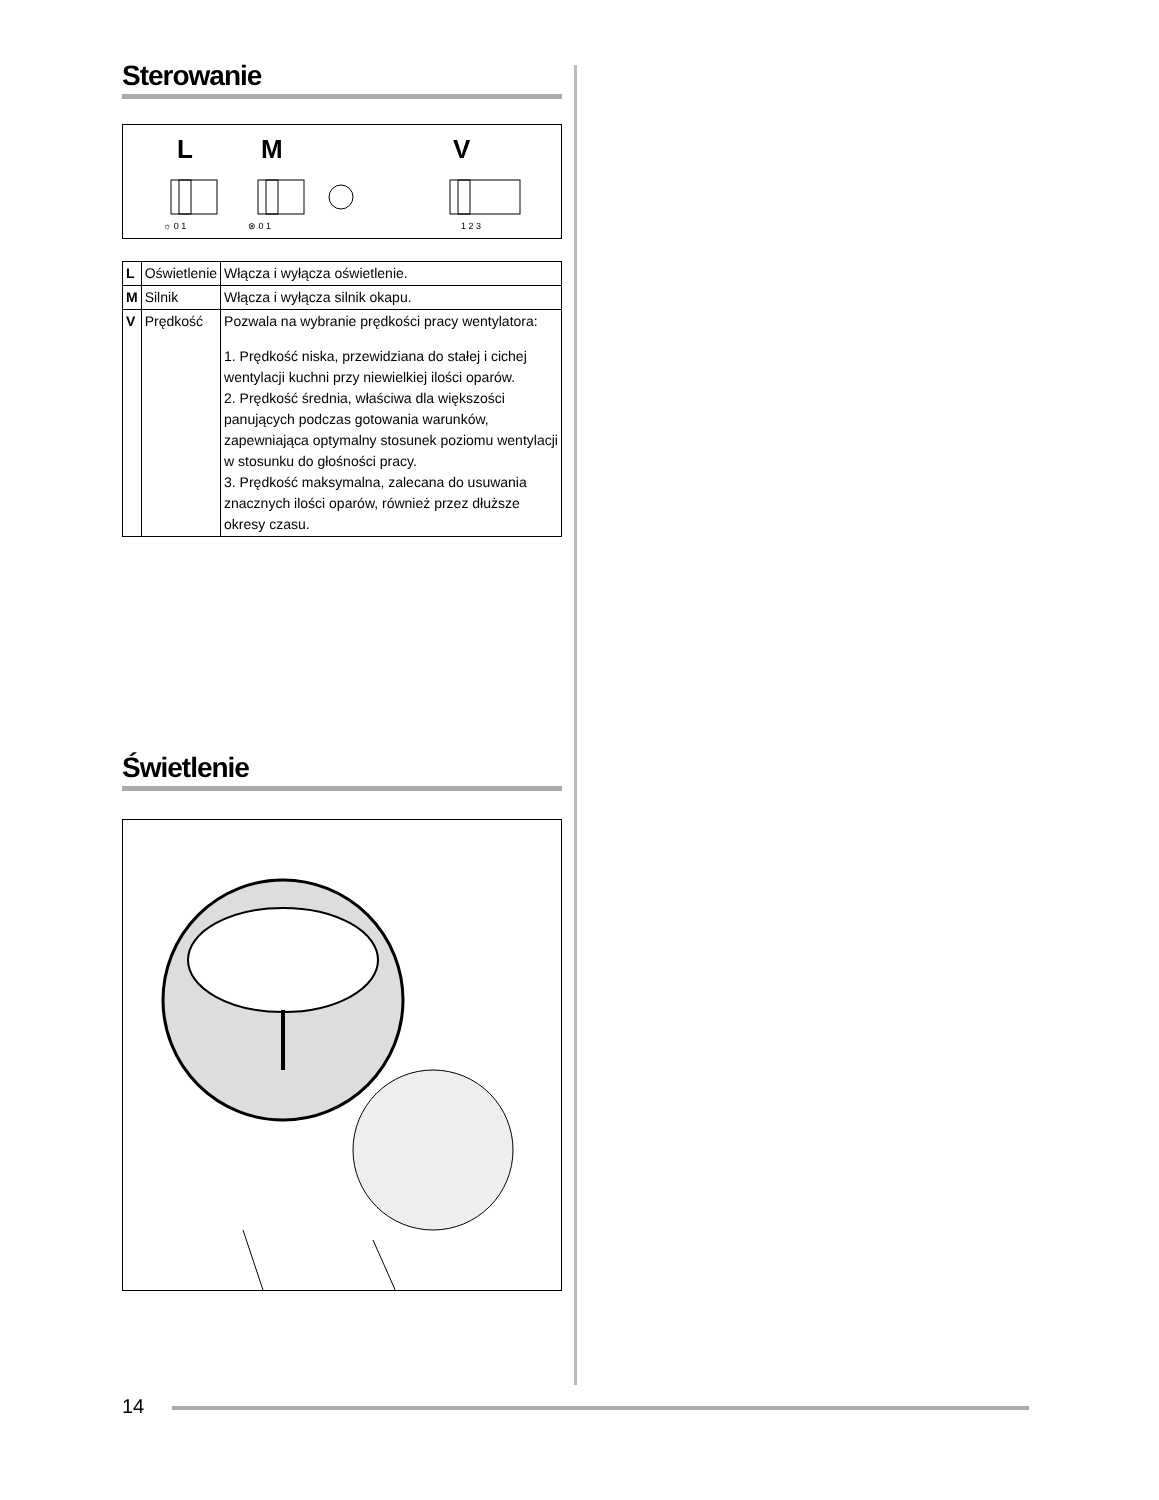Sterowanie
L
M
V
☼ 0 1
⊗ 0 1
1 2 3
| L | Oświetlenie | Włącza i wyłącza oświetlenie. |
| M | Silnik | Włącza i wyłącza silnik okapu. |
| V | Prędkość | Pozwala na wybranie prędkości pracy wentylatora: 1. Prędkość niska, przewidziana do stałej i cichej wentylacji kuchni przy niewielkiej ilości oparów. 2. Prędkość średnia, właściwa dla większości panujących podczas gotowania warunków, zapewniająca optymalny stosunek poziomu wentylacji w stosunku do głośności pracy. 3. Prędkość maksymalna, zalecana do usuwania znacznych ilości oparów, również przez dłuższe okresy czasu. |
Świetlenie
14